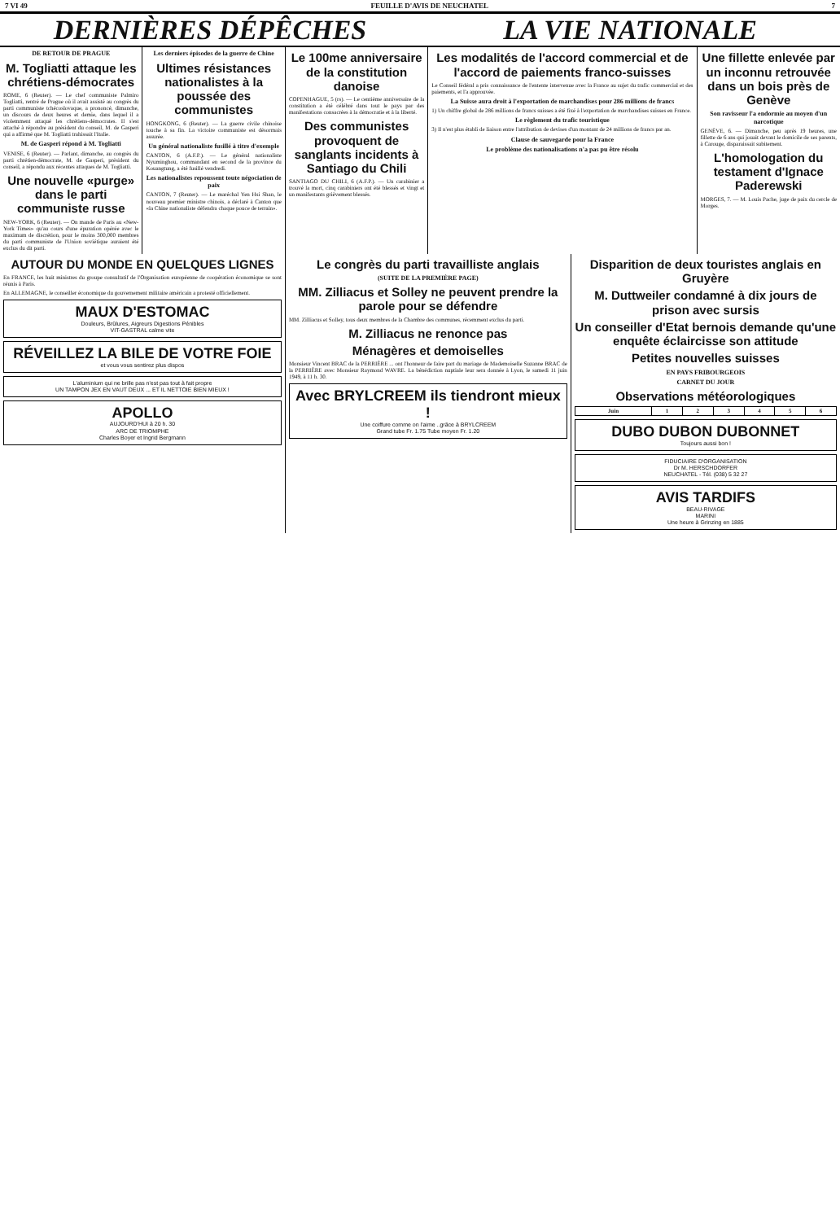7 VI 49 FEUILLE D'AVIS DE NEUCHATEL 7
DERNIÈRES DÉPÊCHES LA VIE NATIONALE
DE RETOUR DE PRAGUE
M. Togliatti attaque les chrétiens-démocrates
ROME, 6 (Reuter). — Le chef communiste Palmiro Togliatti, rentré de Prague où il avait assisté au congrès du parti communiste tchécoslovaque, a prononcé, dimanche, un discours de deux heures et demie, dans lequel il a violemment attaqué les chrétiens-démocrates. Il s'est attaché à répondre au président du conseil, M. de Gasperi qui a affirmé que M. Togliatti trahissait l'Italie.
M. de Gasperi répond à M. Togliatti
VENISE, 6 (Reuter). — Parlant, dimanche, au congrès du parti chrétien-démocrate, M. de Gasperi, président du conseil, a répondu aux récentes attaques de M. Togliatti.
Une nouvelle «purge» dans le parti communiste russe
NEW-YORK, 6 (Reuter). — On mande de Paris au «New-York Times» qu'au cours d'une épuration opérée avec le maximum de discrétion, pour le moins 300,000 membres du parti communiste de l'Union soviétique auraient été exclus du dit parti.
Les derniers épisodes de la guerre de Chine
Ultimes résistances nationalistes à la poussée des communistes
HONGKONG, 6 (Reuter). — La guerre civile chinoise touche à sa fin. La victoire communiste est désormais assurée.
Un général nationaliste fusillé à titre d'exemple
CANTON, 6 (A.F.P.). — Le général nationaliste Nyuminghou, commandant en second de la province du Kouangtung, a été fusillé vendredi.
Les nationalistes repoussent toute négociation de paix
CANTON, 7 (Reuter). — Le maréchal Yen Hsi Shan, le nouveau premier ministre chinois, a déclaré à Canton que «la Chine nationaliste défendra chaque pouce de terrain».
Le 100me anniversaire de la constitution danoise
COPENHAGUE, 5 (rs). — Le centième anniversaire de la constitution a été célébré dans tout le pays par des manifestations consacrées à la démocratie et à la liberté.
Des communistes provoquent de sanglants incidents à Santiago du Chili
SANTIAGO DU CHILI, 6 (A.F.P.). — Un carabinier a trouvé la mort, cinq carabiniers ont été blessés et vingt et un manifestants grièvement blessés.
Les modalités de l'accord commercial et de l'accord de paiements franco-suisses
Le Conseil fédéral a pris connaissance de l'entente intervenue avec la France au sujet du trafic commercial et des paiements, et l'a approuvée.
La Suisse aura droit à l'exportation de marchandises pour 286 millions de francs
1) Un chiffre global de 286 millions de francs suisses a été fixé à l'exportation de marchandises suisses en France.
Le règlement du trafic touristique
3) Il n'est plus établi de liaison entre l'attribution de devises d'un montant de 24 millions de francs par an.
Clause de sauvegarde pour la France
Le problème des nationalisations n'a pas pu être résolu
Une fillette enlevée par un inconnu retrouvée dans un bois près de Genève
Son ravisseur l'a endormie au moyen d'un narcotique
GENÈVE, 6. — Dimanche, peu après 19 heures, une fillette de 6 ans qui jouait devant le domicile de ses parents, à Carouge, disparaissait subitement.
L'homologation du testament d'Ignace Paderewski
MORGES, 7. — M. Louis Pache, juge de paix du cercle de Morges.
AUTOUR DU MONDE EN QUELQUES LIGNES
En FRANCE, les huit ministres du groupe consultatif de l'Organisation européenne de coopération économique se sont réunis à Paris.
En ALLEMAGNE, le conseiller économique du gouvernement militaire américain a protesté officiellement.
MAUX D'ESTOMAC
Douleurs, Brûlures, Aigreurs Digestions Pénibles
VIT-GASTRAL calme vite
RÉVEILLEZ LA BILE DE VOTRE FOIE
et vous vous sentirez plus dispos
L'aluminium qui ne brille pas n'est pas tout à fait propre
UN TAMPON JEX EN VAUT DEUX ... ET IL NETTOIE BIEN MIEUX !
APOLLO
AUJOURD'HUI à 20 h. 30
ARC DE TRIOMPHE
Charles Boyer et Ingrid Bergmann
Le congrès du parti travailliste anglais
(SUITE DE LA PREMIÈRE PAGE)
MM. Zilliacus et Solley ne peuvent prendre la parole pour se défendre
MM. Zilliacus et Solley, tous deux membres de la Chambre des communes, récemment exclus du parti.
M. Zilliacus ne renonce pas
Ménagères et demoiselles
Monsieur Vincent BRAC de la PERRIÈRE ... ont l'honneur de faire part du mariage de Mademoiselle Suzanne BRAC de la PERRIÈRE avec Monsieur Raymond WAVRE. La bénédiction nuptiale leur sera donnée à Lyon, le samedi 11 juin 1949, à 11 h. 30.
Avec BRYLCREEM ils tiendront mieux !
Une coiffure comme on l'aime ..grâce à BRYLCREEM
Grand tube Fr. 1.75 Tube moyen Fr. 1.20
Disparition de deux touristes anglais en Gruyère
M. Duttweiler condamné à dix jours de prison avec sursis
Un conseiller d'Etat bernois demande qu'une enquête éclaircisse son attitude
Petites nouvelles suisses
EN PAYS FRIBOURGEOIS
CARNET DU JOUR
Observations météorologiques
| Juin | 1 | 2 | 3 | 4 | 5 | 6 |
| --- | --- | --- | --- | --- | --- | --- |
DUBO DUBON DUBONNET
Toujours aussi bon !
FIDUCIAIRE D'ORGANISATION
Dr M. HERSCHDORFER
NEUCHATEL - Tél. (038) 5 32 27
AVIS TARDIFS
BEAU-RIVAGE
MARINI
Une heure à Grinzing en 1885